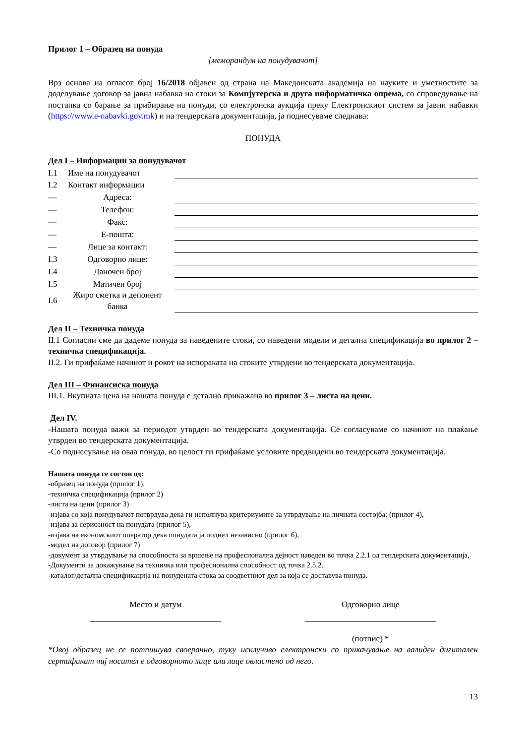Прилог 1 – Образец на понуда
[меморандум на понудувачот]
Врз основа на огласот број 16/2018 објавен од страна на Македонската академија на науките и уметностите за доделување договор за јавна набавка на стоки за Компјутерска и друга информатичка опрема, со спроведување на постапка со барање за прибирање на понуди, со електронска аукција преку Електронскиот систем за јавни набавки (https://www.e-nabavki.gov.mk) и на тендерската документација, ја поднесуваме следнава:
ПОНУДА
Дел I – Информации за понудувачот
| I.1 | Име на понудувачот | | |
| I.2 | Контакт информации | | |
| — | Адреса: | | |
| — | Телефон: | | |
| — | Факс: | | |
| — | Е-пошта: | | |
| — | Лице за контакт: | | |
| I.3 | Одговорно лице: | | |
| I.4 | Даночен број | | |
| I.5 | Матичен број | | |
| I.6 | Жиро сметка и депонент банка | | |
Дел II – Техничка понуда
II.1 Согласни сме да дадеме понуда за наведените стоки, со наведени модели и детална спецификација во прилог 2 – техничка спецификација.
II.2. Ги прифаќаме начинот и рокот на испораката на стоките утврдени во тендерската документација.
Дел III – Финансиска понуда
III.1. Вкупната цена на нашата понуда е детално прикажана во прилог 3 – листа на цени.
Дел IV.
-Нашата понуда важи за периодот утврден во тендерската документација. Се согласуваме со начинот на плаќање утврден во тендерската документација.
-Со поднесување на оваа понуда, во целост ги прифаќаме условите предвидени во тендерската документација.
Нашата понуда се состои од:
-образец на понуда (прилог 1),
-техничка спецификација (прилог 2)
-листа на цени (прилог 3)
-изјава со која понудувачот потврдува дека ги исполнува критериумите за утврдување на личната состојба; (прилог 4),
-изјава за сериозност на понудата (прилог 5),
-изјава на економскиот оператор дека понудата ја поднел независно (прилог 6),
-модел на договор (прилог 7)
-документ за утврдување на способноста за вршење на професионална дејност наведен во точка 2.2.1 од тендерската документација,
-Документи за докажување на техничка или професионална способност од точка 2.5.2.
-каталог/детална спецификација на понудената стока за соодветниот дел за која се доставува понуда.
Место и датум
Одговорно лице
(потпис) *
*Овој образец не се потпишува своерачно, туку исклучиво електронски со прикачување на валиден дигитален сертификат чиј носител е одговорното лице или лице овластено од него.
13